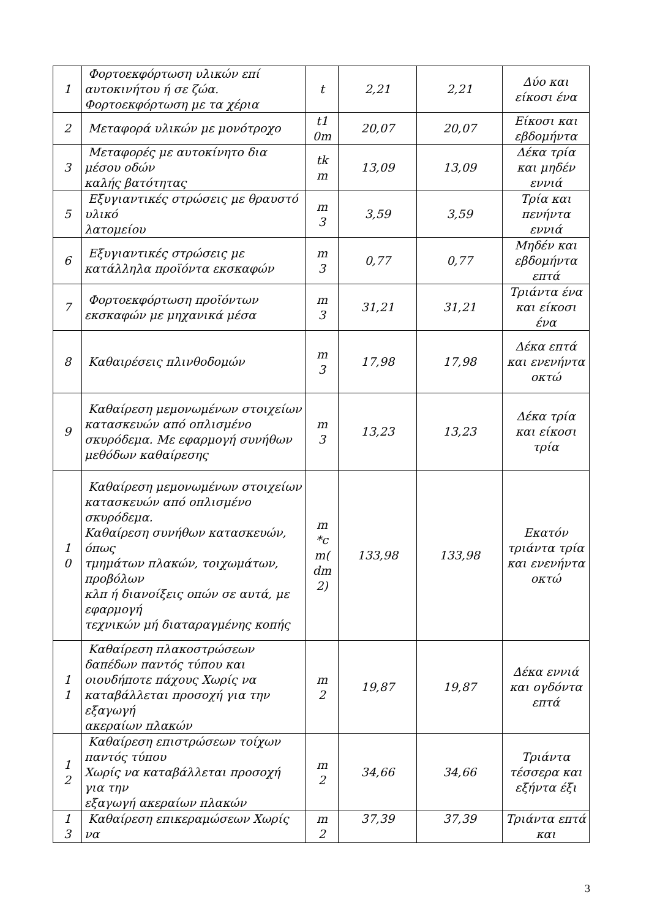| 1 | Φορτοεκφόρτωση υλικών επί αυτοκινήτου ή σε ζώα. Φορτοεκφόρτωση με τα χέρια | t | 2,21 | 2,21 | Δύο και είκοσι ένα |
| 2 | Μεταφορά υλικών με μονότροχο | t1 0m | 20,07 | 20,07 | Είκοσι και εβδομήντα |
| 3 | Μεταφορές με αυτοκίνητο δια μέσου οδών καλής βατότητας | tk m | 13,09 | 13,09 | Δέκα τρία και μηδέν εννιά |
| 5 | Εξυγιαντικές στρώσεις με θραυστό υλικό λατομείου | m 3 | 3,59 | 3,59 | Τρία και πενήντα εννιά |
| 6 | Εξυγιαντικές στρώσεις με κατάλληλα προϊόντα εκσκαφών | m 3 | 0,77 | 0,77 | Μηδέν και εβδομήντα επτά |
| 7 | Φορτοεκφόρτωση προϊόντων εκσκαφών με μηχανικά μέσα | m 3 | 31,21 | 31,21 | Τριάντα ένα και είκοσι ένα |
| 8 | Καθαιρέσεις πλινθοδομών | m 3 | 17,98 | 17,98 | Δέκα επτά και ενενήντα οκτώ |
| 9 | Καθαίρεση μεμονωμένων στοιχείων κατασκευών από οπλισμένο σκυρόδεμα. Με εφαρμογή συνήθων μεθόδων καθαίρεσης | m 3 | 13,23 | 13,23 | Δέκα τρία και είκοσι τρία |
| 1 0 | Καθαίρεση μεμονωμένων στοιχείων κατασκευών από οπλισμένο σκυρόδεμα. Καθαίρεση συνήθων κατασκευών, όπως τμημάτων πλακών, τοιχωμάτων, προβόλων κλπ ή διανοίξεις οπών σε αυτά, με εφαρμογή τεχνικών μή διαταραγμένης κοπής | m *c m( dm 2) | 133,98 | 133,98 | Εκατόν τριάντα τρία και ενενήντα οκτώ |
| 1 1 | Καθαίρεση πλακοστρώσεων δαπέδων παντός τύπου και οιουδήποτε πάχους Χωρίς να καταβάλλεται προσοχή για την εξαγωγή ακεραίων πλακών | m 2 | 19,87 | 19,87 | Δέκα εννιά και ογδόντα επτά |
| 1 2 | Καθαίρεση επιστρώσεων τοίχων παντός τύπου Χωρίς να καταβάλλεται προσοχή για την εξαγωγή ακεραίων πλακών | m 2 | 34,66 | 34,66 | Τριάντα τέσσερα και εξήντα έξι |
| 1 3 | Καθαίρεση επικεραμώσεων Χωρίς να | m 2 | 37,39 | 37,39 | Τριάντα επτά και |
3